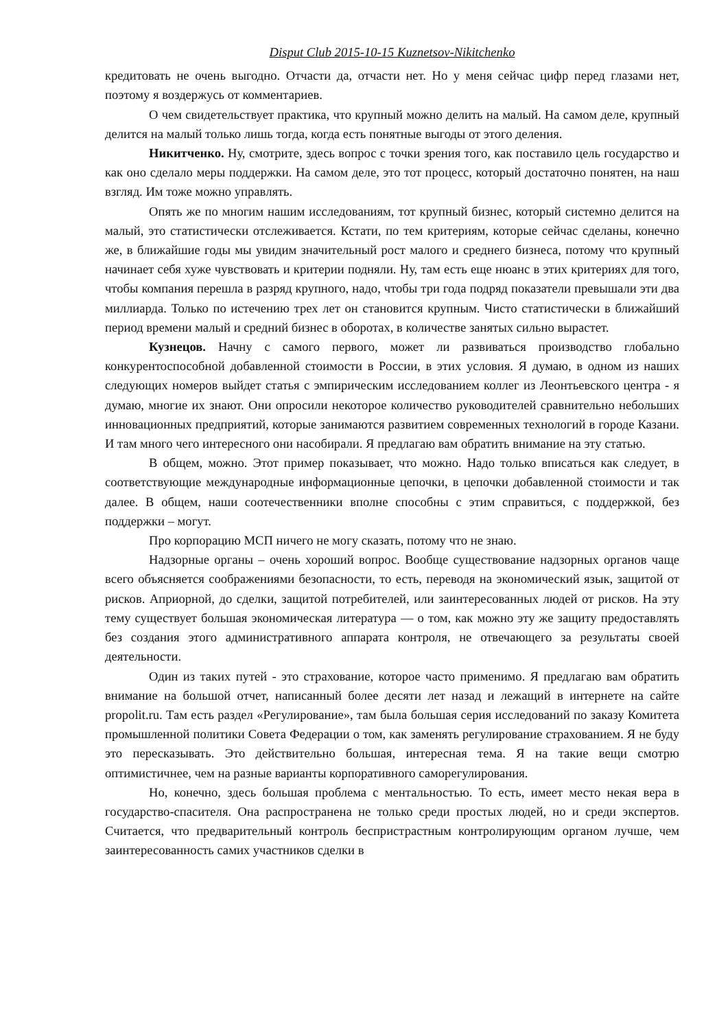Disput Club 2015-10-15 Kuznetsov-Nikitchenko
кредитовать не очень выгодно. Отчасти да, отчасти нет. Но у меня сейчас цифр перед глазами нет, поэтому я воздержусь от комментариев.
О чем свидетельствует практика, что крупный можно делить на малый. На самом деле, крупный делится на малый только лишь тогда, когда есть понятные выгоды от этого деления.
Никитченко. Ну, смотрите, здесь вопрос с точки зрения того, как поставило цель государство и как оно сделало меры поддержки. На самом деле, это тот процесс, который достаточно понятен, на наш взгляд. Им тоже можно управлять.
Опять же по многим нашим исследованиям, тот крупный бизнес, который системно делится на малый, это статистически отслеживается. Кстати, по тем критериям, которые сейчас сделаны, конечно же, в ближайшие годы мы увидим значительный рост малого и среднего бизнеса, потому что крупный начинает себя хуже чувствовать и критерии подняли. Ну, там есть еще нюанс в этих критериях для того, чтобы компания перешла в разряд крупного, надо, чтобы три года подряд показатели превышали эти два миллиарда. Только по истечению трех лет он становится крупным. Чисто статистически в ближайший период времени малый и средний бизнес в оборотах, в количестве занятых сильно вырастет.
Кузнецов. Начну с самого первого, может ли развиваться производство глобально конкурентоспособной добавленной стоимости в России, в этих условия. Я думаю, в одном из наших следующих номеров выйдет статья с эмпирическим исследованием коллег из Леонтьевского центра - я думаю, многие их знают. Они опросили некоторое количество руководителей сравнительно небольших инновационных предприятий, которые занимаются развитием современных технологий в городе Казани. И там много чего интересного они насобирали. Я предлагаю вам обратить внимание на эту статью.
В общем, можно. Этот пример показывает, что можно. Надо только вписаться как следует, в соответствующие международные информационные цепочки, в цепочки добавленной стоимости и так далее. В общем, наши соотечественники вполне способны с этим справиться, с поддержкой, без поддержки – могут.
Про корпорацию МСП ничего не могу сказать, потому что не знаю.
Надзорные органы – очень хороший вопрос. Вообще существование надзорных органов чаще всего объясняется соображениями безопасности, то есть, переводя на экономический язык, защитой от рисков. Априорной, до сделки, защитой потребителей, или заинтересованных людей от рисков. На эту тему существует большая экономическая литература — о том, как можно эту же защиту предоставлять без создания этого административного аппарата контроля, не отвечающего за результаты своей деятельности.
Один из таких путей - это страхование, которое часто применимо. Я предлагаю вам обратить внимание на большой отчет, написанный более десяти лет назад и лежащий в интернете на сайте propolit.ru. Там есть раздел «Регулирование», там была большая серия исследований по заказу Комитета промышленной политики Совета Федерации о том, как заменять регулирование страхованием. Я не буду это пересказывать. Это действительно большая, интересная тема. Я на такие вещи смотрю оптимистичнее, чем на разные варианты корпоративного саморегулирования.
Но, конечно, здесь большая проблема с ментальностью. То есть, имеет место некая вера в государство-спасителя. Она распространена не только среди простых людей, но и среди экспертов. Считается, что предварительный контроль беспристрастным контролирующим органом лучше, чем заинтересованность самих участников сделки в